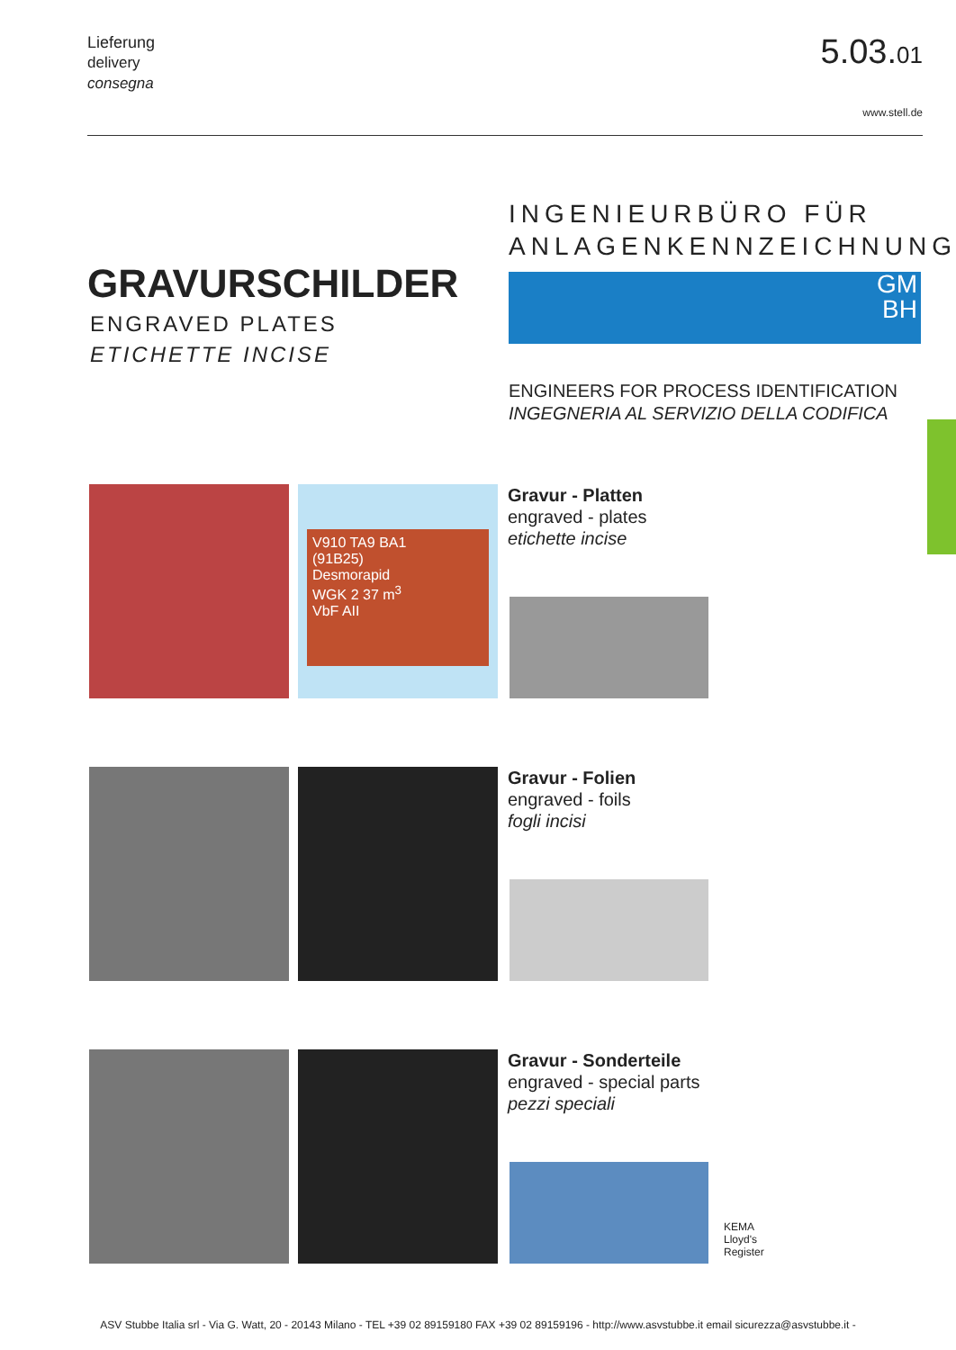Lieferung
delivery
consegna
5.03.01
www.stell.de
GRAVURSCHILDER
ENGRAVED PLATES
ETICHETTE INCISE
INGENIEURBÜRO FÜR
ANLAGENKENNZEICHNUNG
GM
BH
ENGINEERS FOR PROCESS IDENTIFICATION
INGEGNERIA AL SERVIZIO DELLA CODIFICA
V910 TA9 BA1
(91B25)
Desmorapid
WGK 2 37 m<sup>3</sup>
VbF AII
Gravur - Platten
engraved - plates
etichette incise
Gravur - Folien
engraved - foils
fogli incisi
Gravur - Sonderteile
engraved - special parts
pezzi speciali
KEMA Lloyd's Register
ASV Stubbe Italia srl - Via G. Watt, 20 - 20143 Milano - TEL +39 02 89159180 FAX +39 02 89159196 - http://www.asvstubbe.it email sicurezza@asvstubbe.it -